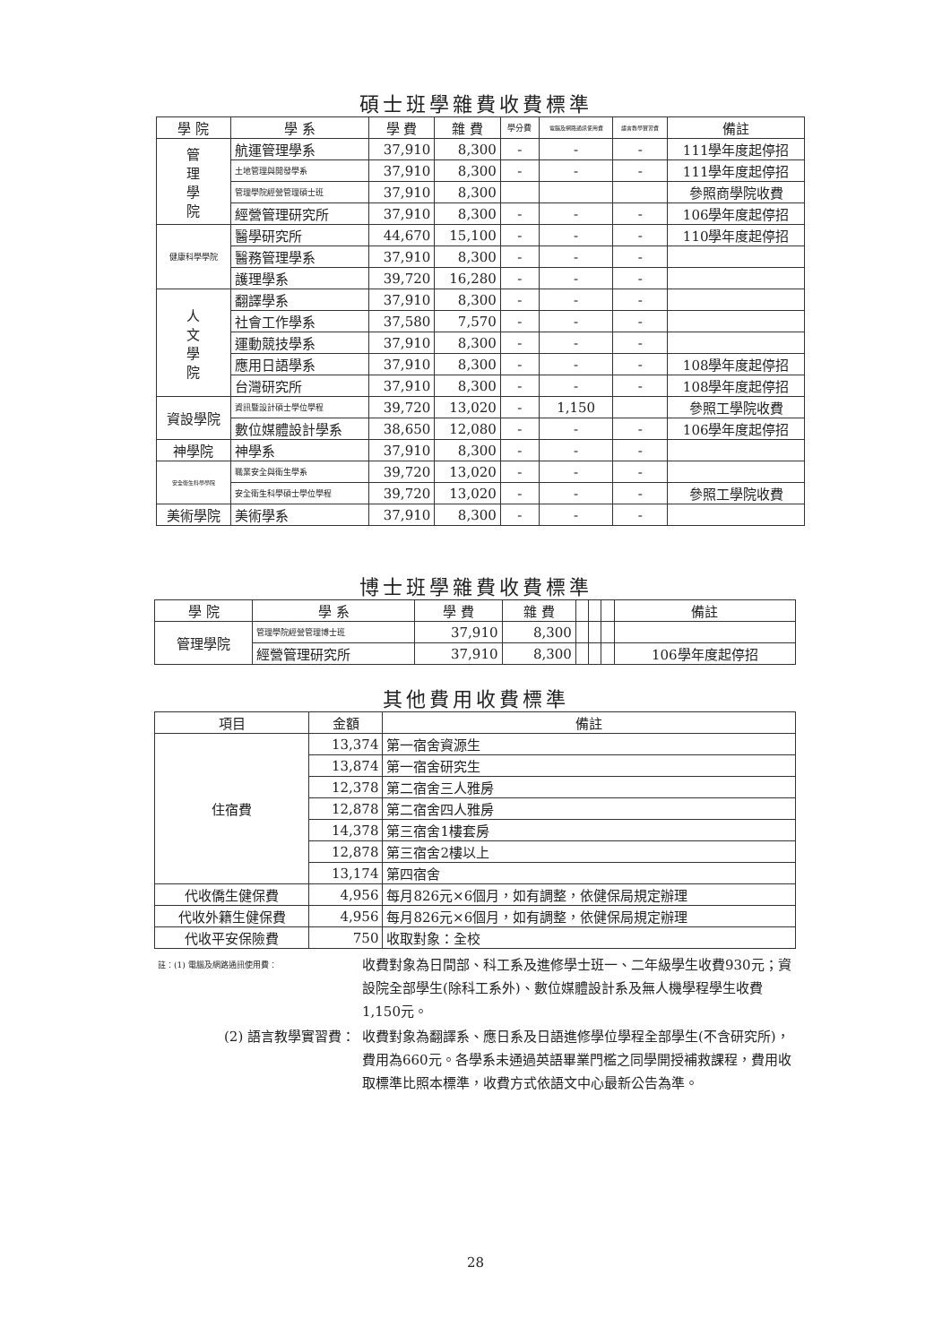碩士班學雜費收費標準
| 學 院 | 學 系 | 學 費 | 雜 費 | 學分費 | 電腦及網路通訊使用費 | 語言教學實習費 | 備註 |
| --- | --- | --- | --- | --- | --- | --- | --- |
| 管 理 學 院 | 航運管理學系 | 37,910 | 8,300 | - | - | - | 111學年度起停招 |
| | 土地管理與開發學系 | 37,910 | 8,300 | - | - | - | 111學年度起停招 |
| | 管理學院經營管理碩士班 | 37,910 | 8,300 | | | | 參照商學院收費 |
| | 經營管理研究所 | 37,910 | 8,300 | - | - | - | 106學年度起停招 |
| 健康科學學院 | 醫學研究所 | 44,670 | 15,100 | - | - | - | 110學年度起停招 |
| | 醫務管理學系 | 37,910 | 8,300 | - | - | - | |
| | 護理學系 | 39,720 | 16,280 | - | - | - | |
| 人 文 學 院 | 翻譯學系 | 37,910 | 8,300 | - | - | - | |
| | 社會工作學系 | 37,580 | 7,570 | - | - | - | |
| | 運動競技學系 | 37,910 | 8,300 | - | - | - | |
| | 應用日語學系 | 37,910 | 8,300 | - | - | - | 108學年度起停招 |
| | 台灣研究所 | 37,910 | 8,300 | - | - | - | 108學年度起停招 |
| 資設學院 | 資訊暨設計碩士學位學程 | 39,720 | 13,020 | - | 1,150 | | 參照工學院收費 |
| | 數位媒體設計學系 | 38,650 | 12,080 | - | - | - | 106學年度起停招 |
| 神學院 | 神學系 | 37,910 | 8,300 | - | - | - | |
| 安全衛生科學學院 | 職業安全與衛生學系 | 39,720 | 13,020 | - | - | - | |
| | 安全衛生科學碩士學位學程 | 39,720 | 13,020 | - | - | - | 參照工學院收費 |
| 美術學院 | 美術學系 | 37,910 | 8,300 | - | - | - | |
博士班學雜費收費標準
| 學 院 | 學 系 | 學 費 | 雜 費 | | | | 備註 |
| --- | --- | --- | --- | --- | --- | --- | --- |
| 管理學院 | 管理學院經營管理博士班 | 37,910 | 8,300 | | | | |
| | 經營管理研究所 | 37,910 | 8,300 | | | | 106學年度起停招 |
其他費用收費標準
| 項目 | 金額 | 備註 |
| --- | --- | --- |
| 住宿費 | 13,374 | 第一宿舍資源生 |
| | 13,874 | 第一宿舍研究生 |
| | 12,378 | 第二宿舍三人雅房 |
| | 12,878 | 第二宿舍四人雅房 |
| | 14,378 | 第三宿舍1樓套房 |
| | 12,878 | 第三宿舍2樓以上 |
| | 13,174 | 第四宿舍 |
| 代收僑生健保費 | 4,956 | 每月826元×6個月，如有調整，依健保局規定辦理 |
| 代收外籍生健保費 | 4,956 | 每月826元×6個月，如有調整，依健保局規定辦理 |
| 代收平安保險費 | 750 | 收取對象：全校 |
| 註：(1) 電腦及網路通訊使用費： | 收費對象為日間部、科工系及進修學士班一、二年級學生收費930元；資設院全部學生(除科工系外)、數位媒體設計系及無人機學程學生收費 1,150元。 |
| (2) 語言教學實習費： | 收費對象為翻譯系、應日系及日語進修學位學程全部學生(不含研究所)，費用為660元。各學系未通過英語畢業門檻之同學開授補救課程，費用收取標準比照本標準，收費方式依語文中心最新公告為準。 |
28